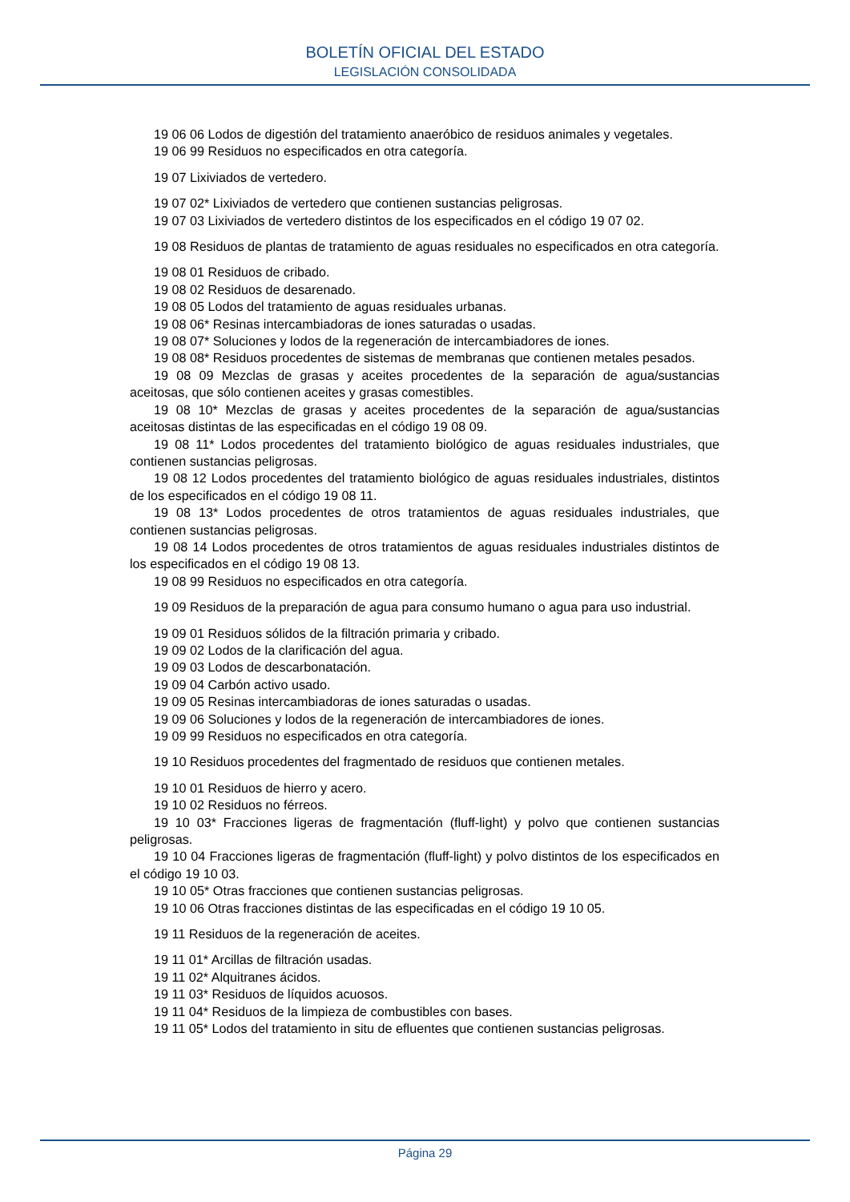BOLETÍN OFICIAL DEL ESTADO
LEGISLACIÓN CONSOLIDADA
19 06 06 Lodos de digestión del tratamiento anaeróbico de residuos animales y vegetales.
19 06 99 Residuos no especificados en otra categoría.
19 07 Lixiviados de vertedero.
19 07 02* Lixiviados de vertedero que contienen sustancias peligrosas.
19 07 03 Lixiviados de vertedero distintos de los especificados en el código 19 07 02.
19 08 Residuos de plantas de tratamiento de aguas residuales no especificados en otra categoría.
19 08 01 Residuos de cribado.
19 08 02 Residuos de desarenado.
19 08 05 Lodos del tratamiento de aguas residuales urbanas.
19 08 06* Resinas intercambiadoras de iones saturadas o usadas.
19 08 07* Soluciones y lodos de la regeneración de intercambiadores de iones.
19 08 08* Residuos procedentes de sistemas de membranas que contienen metales pesados.
19 08 09 Mezclas de grasas y aceites procedentes de la separación de agua/sustancias aceitosas, que sólo contienen aceites y grasas comestibles.
19 08 10* Mezclas de grasas y aceites procedentes de la separación de agua/sustancias aceitosas distintas de las especificadas en el código 19 08 09.
19 08 11* Lodos procedentes del tratamiento biológico de aguas residuales industriales, que contienen sustancias peligrosas.
19 08 12 Lodos procedentes del tratamiento biológico de aguas residuales industriales, distintos de los especificados en el código 19 08 11.
19 08 13* Lodos procedentes de otros tratamientos de aguas residuales industriales, que contienen sustancias peligrosas.
19 08 14 Lodos procedentes de otros tratamientos de aguas residuales industriales distintos de los especificados en el código 19 08 13.
19 08 99 Residuos no especificados en otra categoría.
19 09 Residuos de la preparación de agua para consumo humano o agua para uso industrial.
19 09 01 Residuos sólidos de la filtración primaria y cribado.
19 09 02 Lodos de la clarificación del agua.
19 09 03 Lodos de descarbonatación.
19 09 04 Carbón activo usado.
19 09 05 Resinas intercambiadoras de iones saturadas o usadas.
19 09 06 Soluciones y lodos de la regeneración de intercambiadores de iones.
19 09 99 Residuos no especificados en otra categoría.
19 10 Residuos procedentes del fragmentado de residuos que contienen metales.
19 10 01 Residuos de hierro y acero.
19 10 02 Residuos no férreos.
19 10 03* Fracciones ligeras de fragmentación (fluff-light) y polvo que contienen sustancias peligrosas.
19 10 04 Fracciones ligeras de fragmentación (fluff-light) y polvo distintos de los especificados en el código 19 10 03.
19 10 05* Otras fracciones que contienen sustancias peligrosas.
19 10 06 Otras fracciones distintas de las especificadas en el código 19 10 05.
19 11 Residuos de la regeneración de aceites.
19 11 01* Arcillas de filtración usadas.
19 11 02* Alquitranes ácidos.
19 11 03* Residuos de líquidos acuosos.
19 11 04* Residuos de la limpieza de combustibles con bases.
19 11 05* Lodos del tratamiento in situ de efluentes que contienen sustancias peligrosas.
Página 29